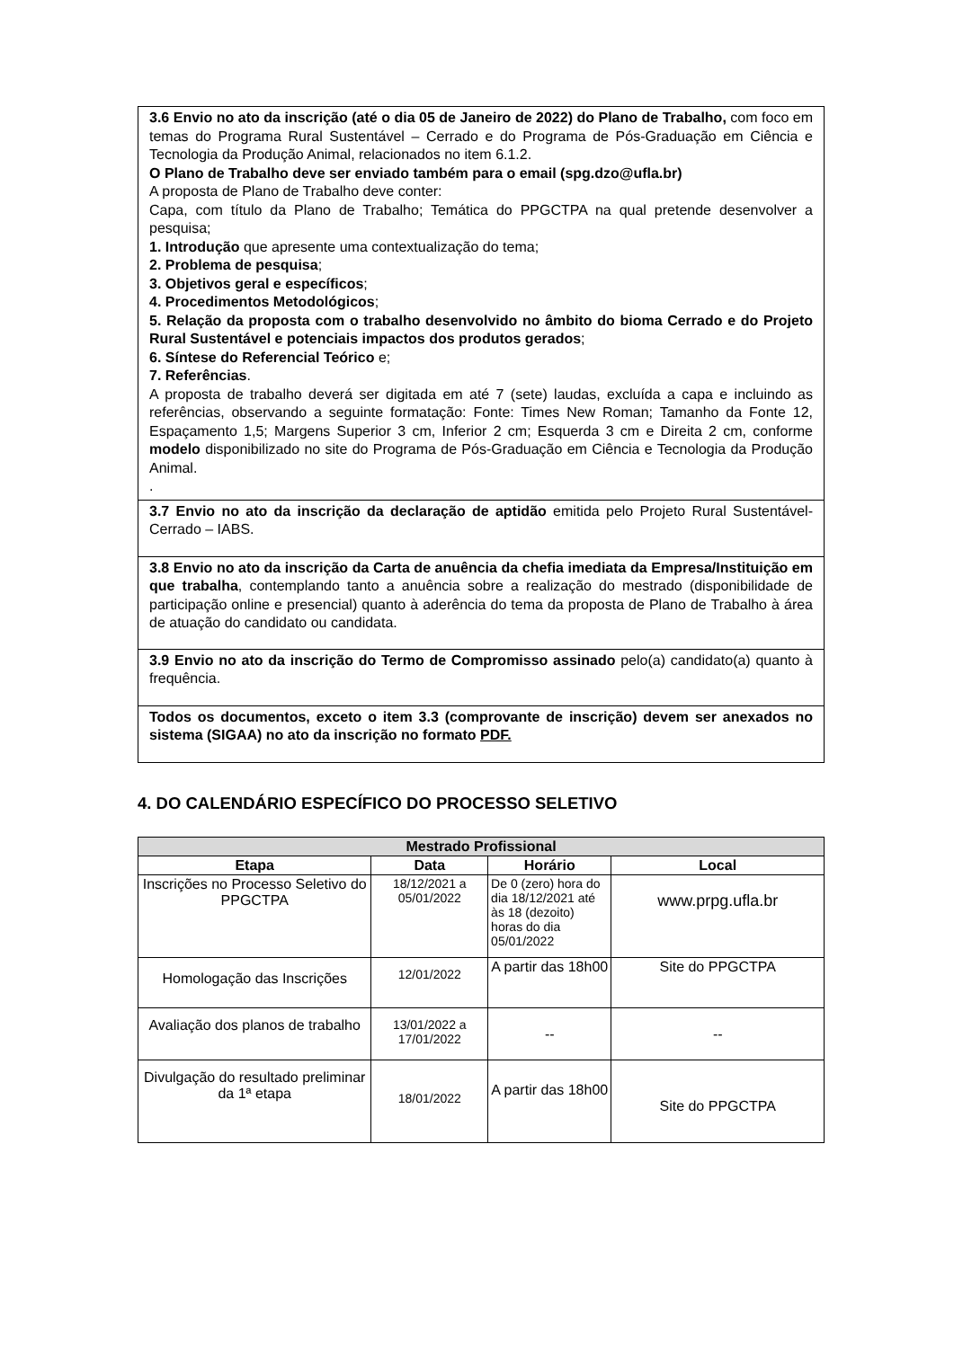| 3.6 Envio no ato da inscrição (até o dia 05 de Janeiro de 2022) do Plano de Trabalho, com foco em temas do Programa Rural Sustentável – Cerrado e do Programa de Pós-Graduação em Ciência e Tecnologia da Produção Animal, relacionados no item 6.1.2. O Plano de Trabalho deve ser enviado também para o email (spg.dzo@ufla.br) A proposta de Plano de Trabalho deve conter: Capa, com título da Plano de Trabalho; Temática do PPGCTPA na qual pretende desenvolver a pesquisa; 1. Introdução que apresente uma contextualização do tema; 2. Problema de pesquisa ; 3. Objetivos geral e específicos ; 4. Procedimentos Metodológicos ; 5. Relação da proposta com o trabalho desenvolvido no âmbito do bioma Cerrado e do Projeto Rural Sustentável e potenciais impactos dos produtos gerados ; 6. Síntese do Referencial Teórico e; 7. Referências . A proposta de trabalho deverá ser digitada em até 7 (sete) laudas, excluída a capa e incluindo as referências, observando a seguinte formatação: Fonte: Times New Roman; Tamanho da Fonte 12, Espaçamento 1,5; Margens Superior 3 cm, Inferior 2 cm; Esquerda 3 cm e Direita 2 cm, conforme modelo disponibilizado no site do Programa de Pós-Graduação em Ciência e Tecnologia da Produção Animal. . |
| 3.7 Envio no ato da inscrição da declaração de aptidão emitida pelo Projeto Rural Sustentável-Cerrado – IABS. |
| 3.8 Envio no ato da inscrição da Carta de anuência da chefia imediata da Empresa/Instituição em que trabalha , contemplando tanto a anuência sobre a realização do mestrado (disponibilidade de participação online e presencial) quanto à aderência do tema da proposta de Plano de Trabalho à área de atuação do candidato ou candidata. |
| 3.9 Envio no ato da inscrição do Termo de Compromisso assinado pelo(a) candidato(a) quanto à frequência. |
| Todos os documentos, exceto o item 3.3 (comprovante de inscrição) devem ser anexados no sistema (SIGAA) no ato da inscrição no formato PDF. |
4. DO CALENDÁRIO ESPECÍFICO DO PROCESSO SELETIVO
| Mestrado Profissional | | | |
| --- | --- | --- | --- |
| Etapa | Data | Horário | Local |
| Inscrições no Processo Seletivo do PPGCTPA | 18/12/2021 a 05/01/2022 | De 0 (zero) hora do dia 18/12/2021 até às 18 (dezoito) horas do dia 05/01/2022 | www.prpg.ufla.br |
| Homologação das Inscrições | 12/01/2022 | A partir das 18h00 | Site do PPGCTPA |
| Avaliação dos planos de trabalho | 13/01/2022 a 17/01/2022 | -- | -- |
| Divulgação do resultado preliminar da 1ª etapa | 18/01/2022 | A partir das 18h00 | Site do PPGCTPA |